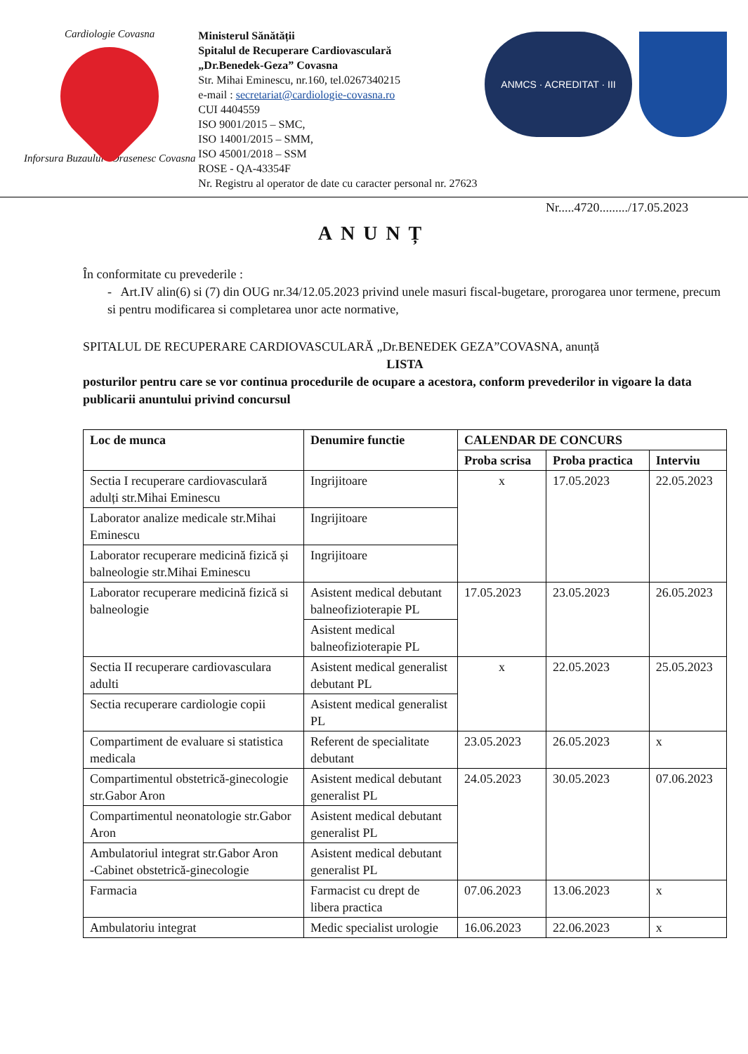Cardiologie Covasna
Inforsura Buzaului · Orasenesc Covasna
Ministerul Sănătății
Spitalul de Recuperare Cardiovasculară
„Dr.Benedek-Geza” Covasna
Str. Mihai Eminescu, nr.160, tel.0267340215
e-mail : secretariat@cardiologie-covasna.ro
CUI 4404559
ISO 9001/2015 – SMC,
ISO 14001/2015 – SMM,
ISO 45001/2018 – SSM
ROSE - QA-43354F
Nr. Registru al operator de date cu caracter personal nr. 27623
ANMCS · ACREDITAT · III
Nr.....4720........./17.05.2023
ANUNȚ
În conformitate cu prevederile :
- Art.IV alin(6) si (7) din OUG nr.34/12.05.2023 privind unele masuri fiscal-bugetare, prorogarea unor termene, precum si pentru modificarea si completarea unor acte normative,
SPITALUL DE RECUPERARE CARDIOVASCULARĂ „Dr.BENEDEK GEZA”COVASNA, anunță
LISTA
posturilor pentru care se vor continua procedurile de ocupare a acestora, conform prevederilor in vigoare la data publicarii anuntului privind concursul
| Loc de munca | Denumire functie | CALENDAR DE CONCURS | | |
| --- | --- | --- | --- | --- |
| | | Proba scrisa | Proba practica | Interviu |
| Sectia I recuperare cardiovasculară adulți str.Mihai Eminescu | Ingrijitoare | x | 17.05.2023 | 22.05.2023 |
| Laborator analize medicale str.Mihai Eminescu | Ingrijitoare | | | |
| Laborator recuperare medicină fizică și balneologie str.Mihai Eminescu | Ingrijitoare | | | |
| Laborator recuperare medicină fizică si balneologie | Asistent medical debutant balneofizioterapie PL | 17.05.2023 | 23.05.2023 | 26.05.2023 |
| | Asistent medical balneofizioterapie PL | | | |
| Sectia II recuperare cardiovasculara adulti | Asistent medical generalist debutant PL | x | 22.05.2023 | 25.05.2023 |
| Sectia recuperare cardiologie copii | Asistent medical generalist PL | | | |
| Compartiment de evaluare si statistica medicala | Referent de specialitate debutant | 23.05.2023 | 26.05.2023 | x |
| Compartimentul obstetrică-ginecologie str.Gabor Aron | Asistent medical debutant generalist PL | 24.05.2023 | 30.05.2023 | 07.06.2023 |
| Compartimentul neonatologie str.Gabor Aron | Asistent medical debutant generalist PL | | | |
| Ambulatoriul integrat str.Gabor Aron -Cabinet obstetrică-ginecologie | Asistent medical debutant generalist PL | | | |
| Farmacia | Farmacist cu drept de libera practica | 07.06.2023 | 13.06.2023 | x |
| Ambulatoriu integrat | Medic specialist urologie | 16.06.2023 | 22.06.2023 | x |